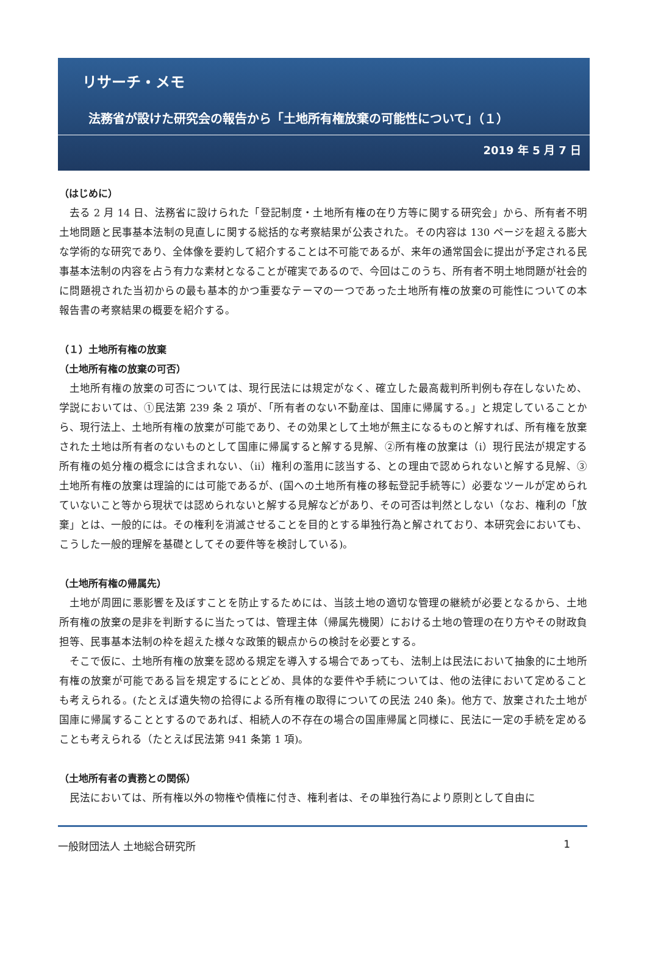リサーチ・メモ
法務省が設けた研究会の報告から「土地所有権放棄の可能性について」（１）
2019 年 5 月 7 日
（はじめに）
去る 2 月 14 日、法務省に設けられた「登記制度・土地所有権の在り方等に関する研究会」から、所有者不明土地問題と民事基本法制の見直しに関する総括的な考察結果が公表された。その内容は 130 ページを超える膨大な学術的な研究であり、全体像を要約して紹介することは不可能であるが、来年の通常国会に提出が予定される民事基本法制の内容を占う有力な素材となることが確実であるので、今回はこのうち、所有者不明土地問題が社会的に問題視された当初からの最も基本的かつ重要なテーマの一つであった土地所有権の放棄の可能性についての本報告書の考察結果の概要を紹介する。
（１）土地所有権の放棄
（土地所有権の放棄の可否）
土地所有権の放棄の可否については、現行民法には規定がなく、確立した最高裁判所判例も存在しないため、学説においては、①民法第 239 条 2 項が、「所有者のない不動産は、国庫に帰属する。」と規定していることから、現行法上、土地所有権の放棄が可能であり、その効果として土地が無主になるものと解すれば、所有権を放棄された土地は所有者のないものとして国庫に帰属すると解する見解、②所有権の放棄は（ⅰ）現行民法が規定する所有権の処分権の概念には含まれない、（ⅱ）権利の濫用に該当する、との理由で認められないと解する見解、③土地所有権の放棄は理論的には可能であるが、(国への土地所有権の移転登記手続等に）必要なツールが定められていないこと等から現状では認められないと解する見解などがあり、その可否は判然としない（なお、権利の「放棄」とは、一般的には。その権利を消滅させることを目的とする単独行為と解されており、本研究会においても、こうした一般的理解を基礎としてその要件等を検討している)。
（土地所有権の帰属先）
土地が周囲に悪影響を及ぼすことを防止するためには、当該土地の適切な管理の継続が必要となるから、土地所有権の放棄の是非を判断するに当たっては、管理主体（帰属先機関）における土地の管理の在り方やその財政負担等、民事基本法制の枠を超えた様々な政策的観点からの検討を必要とする。
そこで仮に、土地所有権の放棄を認める規定を導入する場合であっても、法制上は民法において抽象的に土地所有権の放棄が可能である旨を規定するにとどめ、具体的な要件や手続については、他の法律において定めることも考えられる。(たとえば遺失物の拾得による所有権の取得についての民法 240 条)。他方で、放棄された土地が国庫に帰属することとするのであれば、相続人の不存在の場合の国庫帰属と同様に、民法に一定の手続を定めることも考えられる（たとえば民法第 941 条第 1 項)。
（土地所有者の責務との関係）
民法においては、所有権以外の物権や債権に付き、権利者は、その単独行為により原則として自由に
一般財団法人 土地総合研究所 1